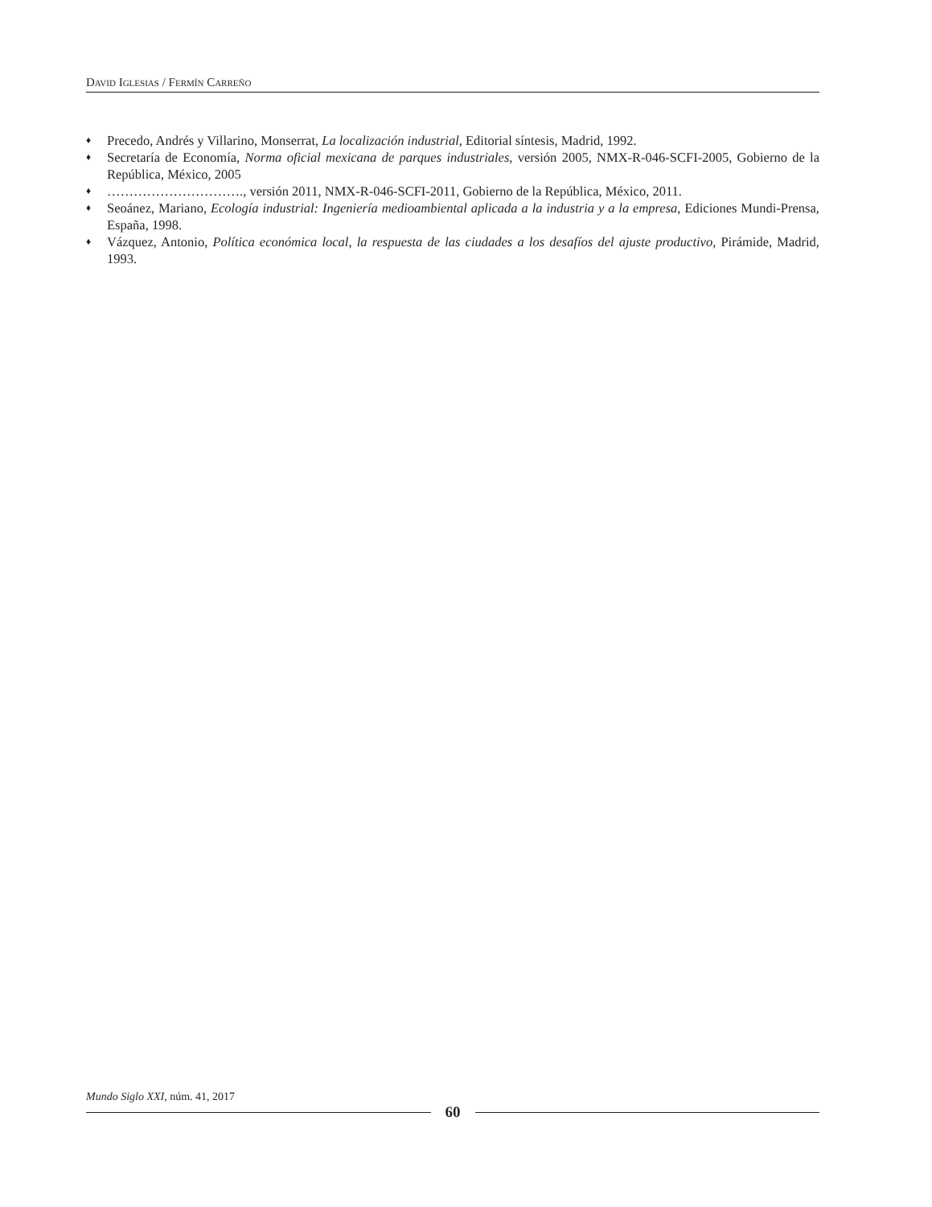DAVID IGLESIAS / FERMÍN CARREÑO
♦ Precedo, Andrés y Villarino, Monserrat, La localización industrial, Editorial síntesis, Madrid, 1992.
♦ Secretaría de Economía, Norma oficial mexicana de parques industriales, versión 2005, NMX-R-046-SCFI-2005, Gobierno de la República, México, 2005
♦ …………………………., versión 2011, NMX-R-046-SCFI-2011, Gobierno de la República, México, 2011.
♦ Seoánez, Mariano, Ecología industrial: Ingeniería medioambiental aplicada a la industria y a la empresa, Ediciones Mundi-Prensa, España, 1998.
♦ Vázquez, Antonio, Política económica local, la respuesta de las ciudades a los desafíos del ajuste productivo, Pirámide, Madrid, 1993.
Mundo Siglo XXI, núm. 41, 2017
60